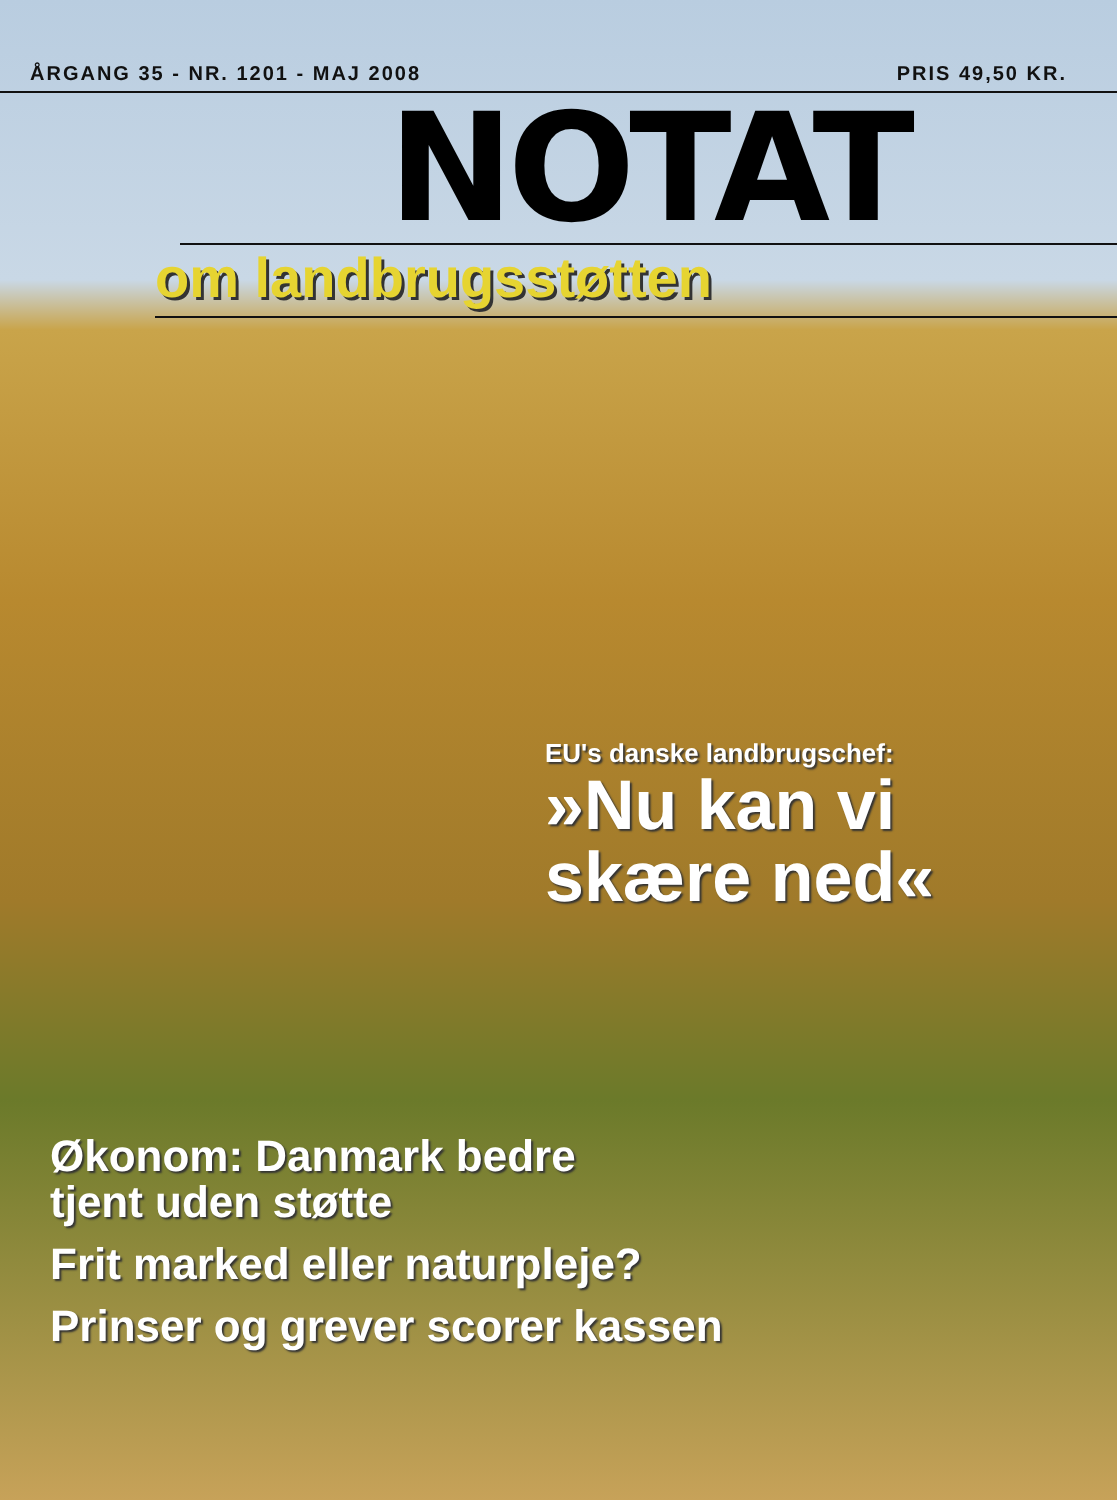ÅRGANG 35 - NR. 1201 - MAJ 2008 PRIS 49,50 KR.
NOTAT
om landbrugsstøtten
EU's danske landbrugschef:
»Nu kan vi
skære ned«
Økonom: Danmark bedre
tjent uden støtte
Frit marked eller naturpleje?
Prinser og grever scorer kassen